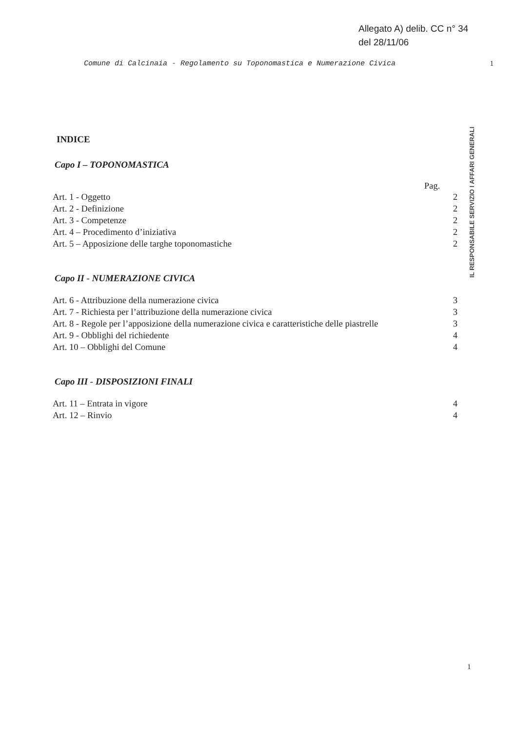Allegato A) delib. CC n° 34
del 28/11/06
Comune di Calcinaia - Regolamento su Toponomastica e Numerazione Civica 1
INDICE
Capo I – TOPONOMASTICA
Pag.
Art. 1 - Oggetto 2
Art. 2 - Definizione 2
Art. 3 - Competenze 2
Art. 4 – Procedimento d’iniziativa 2
Art. 5 – Apposizione delle targhe toponomastiche 2
Capo II - NUMERAZIONE CIVICA
Art. 6 - Attribuzione della numerazione civica 3
Art. 7 - Richiesta per l’attribuzione della numerazione civica 3
Art. 8 - Regole per l’apposizione della numerazione civica e caratteristiche delle piastrelle 3
Art. 9 - Obblighi del richiedente 4
Art. 10 – Obblighi del Comune 4
Capo III - DISPOSIZIONI FINALI
Art. 11 – Entrata in vigore 4
Art. 12 – Rinvio 4
IL RESPONSABILE SERVIZIO I AFFARI GENERALI
1